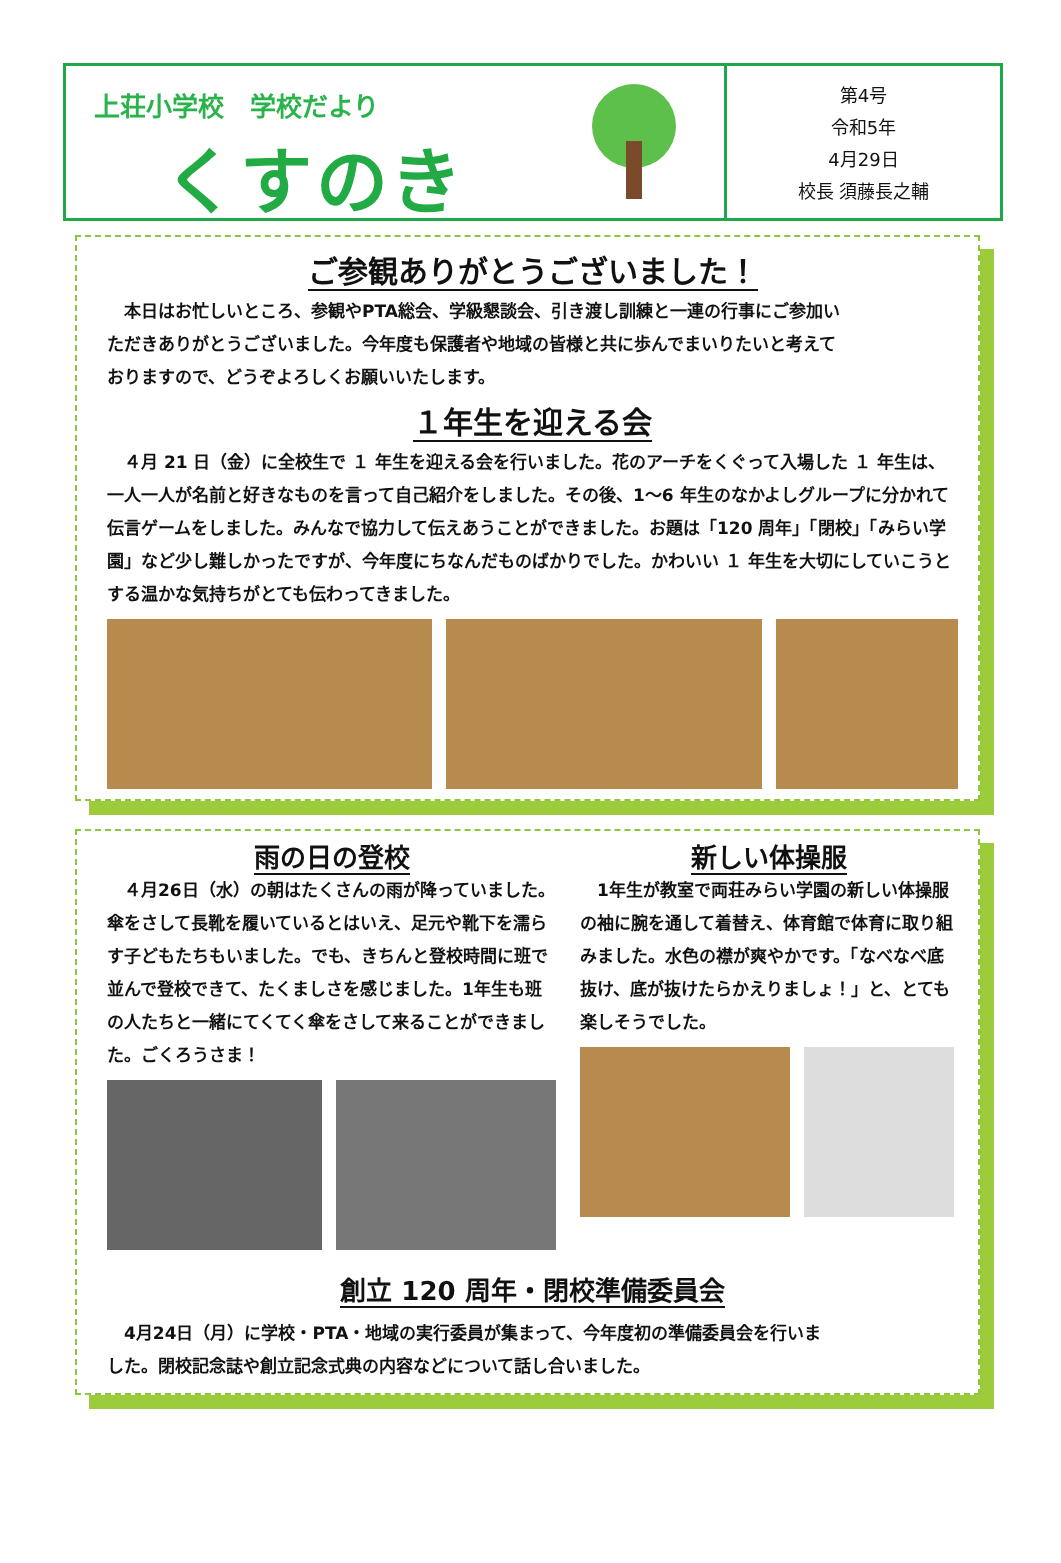上荘小学校　学校だより
くすのき
第4号
令和5年
4月29日
校長 須藤長之輔
ご参観ありがとうございました！
　本日はお忙しいところ、参観やPTA総会、学級懇談会、引き渡し訓練と一連の行事にご参加いただきありがとうございました。今年度も保護者や地域の皆様と共に歩んでまいりたいと考えておりますので、どうぞよろしくお願いいたします。
１年生を迎える会
　４月 21 日（金）に全校生で １ 年生を迎える会を行いました。花のアーチをくぐって入場した １ 年生は、一人一人が名前と好きなものを言って自己紹介をしました。その後、1～6 年生のなかよしグループに分かれて伝言ゲームをしました。みんなで協力して伝えあうことができました。お題は「120 周年」「閉校」「みらい学園」など少し難しかったですが、今年度にちなんだものばかりでした。かわいい １ 年生を大切にしていこうとする温かな気持ちがとても伝わってきました。
雨の日の登校
　４月26日（水）の朝はたくさんの雨が降っていました。傘をさして長靴を履いているとはいえ、足元や靴下を濡らす子どもたちもいました。でも、きちんと登校時間に班で並んで登校できて、たくましさを感じました。1年生も班の人たちと一緒にてくてく傘をさして来ることができました。ごくろうさま！
新しい体操服
　1年生が教室で両荘みらい学園の新しい体操服の袖に腕を通して着替え、体育館で体育に取り組みました。水色の襟が爽やかです。「なべなべ底抜け、底が抜けたらかえりましょ！」と、とても楽しそうでした。
創立 120 周年・閉校準備委員会
　4月24日（月）に学校・PTA・地域の実行委員が集まって、今年度初の準備委員会を行いました。閉校記念誌や創立記念式典の内容などについて話し合いました。